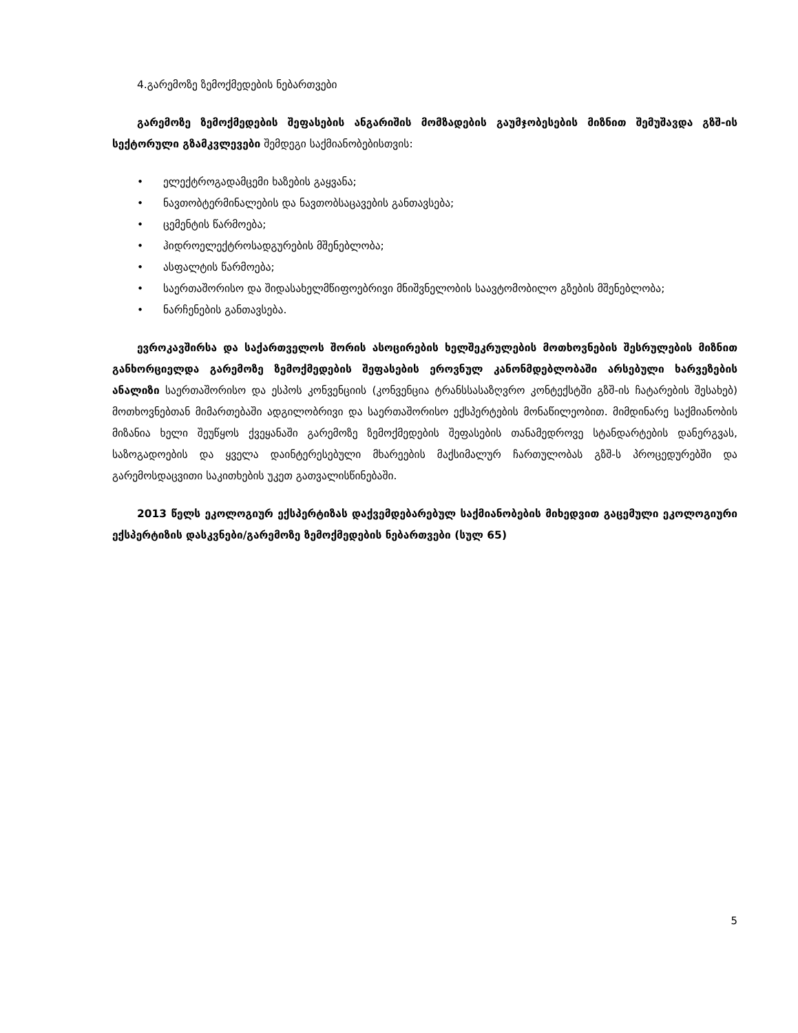4.გარემოზე ზემოქმედების ნებართვები
გარემოზე ზემოქმედების შეფასების ანგარიშის მომზადების გაუმჯობესების მიზნით შემუშავდა გზშ-ის სექტორული გზამკვლევები შემდეგი საქმიანობებისთვის:
• ელექტროგადამცემი ხაზების გაყვანა;
• ნავთობტერმინალების და ნავთობსაცავების განთავსება;
• ცემენტის წარმოება;
• ჰიდროელექტროსადგურების მშენებლობა;
• ასფალტის წარმოება;
• საერთაშორისო და შიდასახელმწიფოებრივი მნიშვნელობის საავტომობილო გზების მშენებლობა;
• ნარჩენების განთავსება.
ევროკავშირსა და საქართველოს შორის ასოცირების ხელშეკრულების მოთხოვნების შესრულების მიზნით განხორციელდა გარემოზე ზემოქმედების შეფასების ეროვნულ კანონმდებლობაში არსებული ხარვეზების ანალიზი საერთაშორისო და ესპოს კონვენციის (კონვენცია ტრანსსასაზღვრო კონტექსტში გზშ-ის ჩატარების შესახებ) მოთხოვნებთან მიმართებაში ადგილობრივი და საერთაშორისო ექსპერტების მონაწილეობით. მიმდინარე საქმიანობის მიზანია ხელი შეუწყოს ქვეყანაში გარემოზე ზემოქმედების შეფასების თანამედროვე სტანდარტების დანერგვას, საზოგადოების და ყველა დაინტერესებული მხარეების მაქსიმალურ ჩართულობას გზშ-ს პროცედურებში და გარემოსდაცვითი საკითხების უკეთ გათვალისწინებაში.
2013 წელს ეკოლოგიურ ექსპერტიზას დაქვემდებარებულ საქმიანობების მიხედვით გაცემული ეკოლოგიური ექსპერტიზის დასკვნები/გარემოზე ზემოქმედების ნებართვები (სულ 65)
5